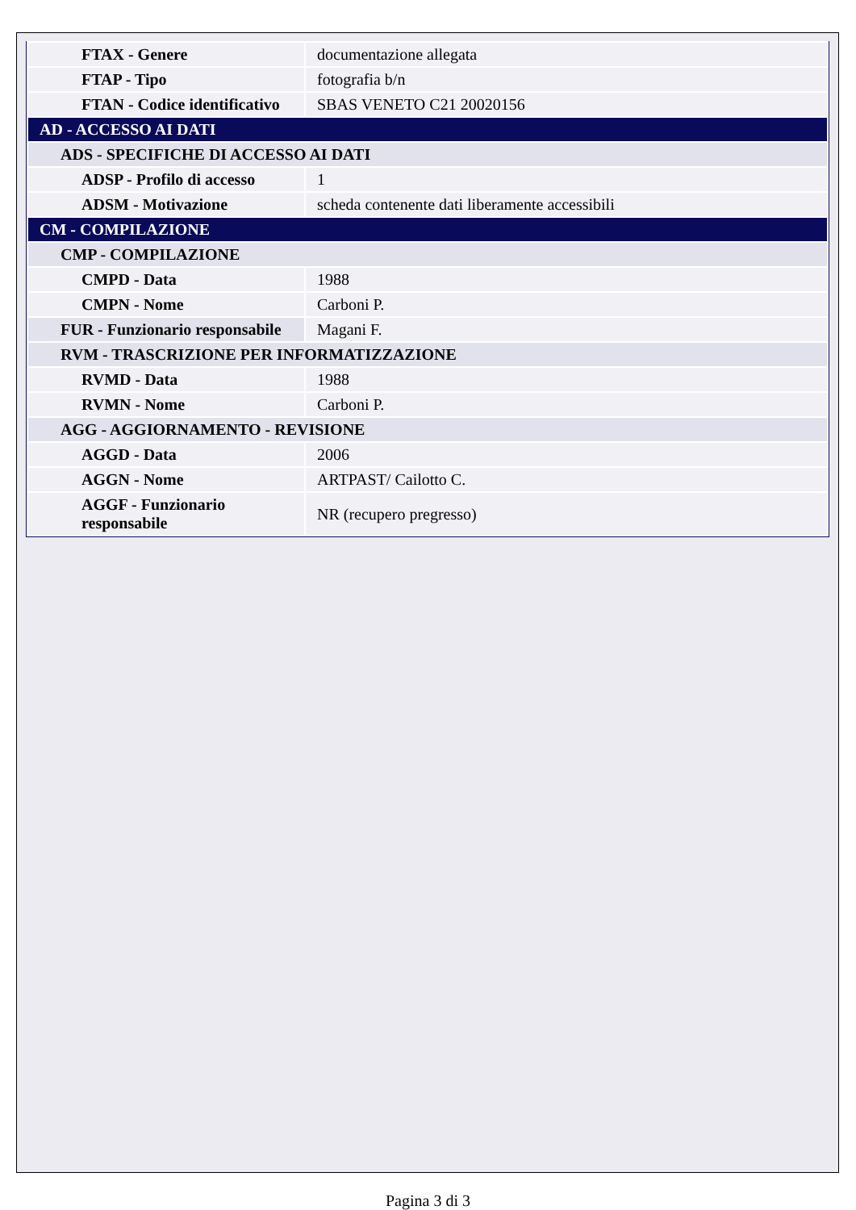| FTAX - Genere | documentazione allegata |
| FTAP - Tipo | fotografia b/n |
| FTAN - Codice identificativo | SBAS VENETO C21 20020156 |
| AD - ACCESSO AI DATI | |
| ADS - SPECIFICHE DI ACCESSO AI DATI | |
| ADSP - Profilo di accesso | 1 |
| ADSM - Motivazione | scheda contenente dati liberamente accessibili |
| CM - COMPILAZIONE | |
| CMP - COMPILAZIONE | |
| CMPD - Data | 1988 |
| CMPN - Nome | Carboni P. |
| FUR - Funzionario responsabile | Magani F. |
| RVM - TRASCRIZIONE PER INFORMATIZZAZIONE | |
| RVMD - Data | 1988 |
| RVMN - Nome | Carboni P. |
| AGG - AGGIORNAMENTO - REVISIONE | |
| AGGD - Data | 2006 |
| AGGN - Nome | ARTPAST/ Cailotto C. |
| AGGF - Funzionario responsabile | NR (recupero pregresso) |
Pagina 3 di 3